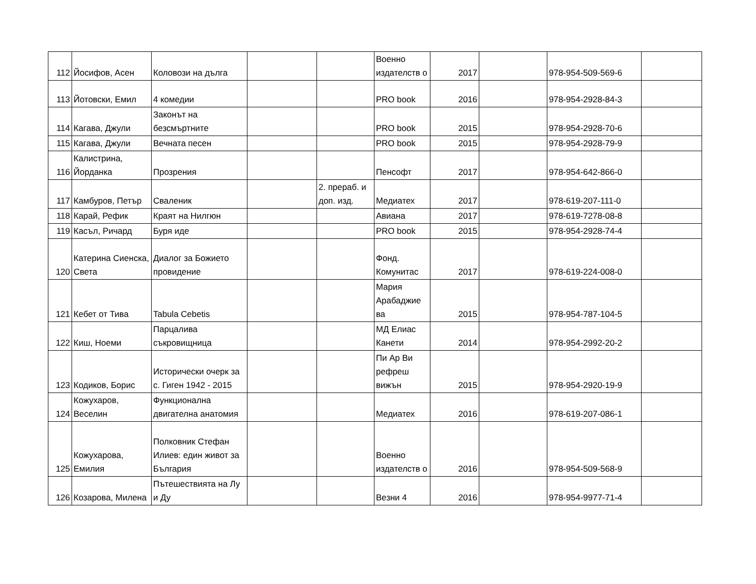| 112 | Йосифов, Асен | Коловози на дълга | | | Военно издателств о | 2017 | | 978-954-509-569-6 | |
| 113 | Йотовски, Емил | 4 комедии | | | PRO book | 2016 | | 978-954-2928-84-3 | |
| 114 | Кагава, Джули | Законът на безсмъртните | | | PRO book | 2015 | | 978-954-2928-70-6 | |
| 115 | Кагава, Джули | Вечната песен | | | PRO book | 2015 | | 978-954-2928-79-9 | |
| 116 | Калистрина, Йорданка | Прозрения | | | Пенсофт | 2017 | | 978-954-642-866-0 | |
| 117 | Камбуров, Петър | Сваленик | | 2. прераб. и доп. изд. | Медиатех | 2017 | | 978-619-207-111-0 | |
| 118 | Карай, Рефик | Краят на Нилгюн | | | Авиана | 2017 | | 978-619-7278-08-8 | |
| 119 | Касъл, Ричард | Буря иде | | | PRO book | 2015 | | 978-954-2928-74-4 | |
| 120 | Катерина Сиенска, Света | Диалог за Божието провидение | | | Фонд. Комунитас | 2017 | | 978-619-224-008-0 | |
| 121 | Кебет от Тива | Tabula Cebetis | | | Мария Арабаджие ва | 2015 | | 978-954-787-104-5 | |
| 122 | Киш, Ноеми | Парцалива съкровищница | | | МД Елиас Канети | 2014 | | 978-954-2992-20-2 | |
| 123 | Кодиков, Борис | Исторически очерк за с. Гиген 1942 - 2015 | | | Пи Ар Ви рефреш вижън | 2015 | | 978-954-2920-19-9 | |
| 124 | Кожухаров, Веселин | Функционална двигателна анатомия | | | Медиатех | 2016 | | 978-619-207-086-1 | |
| 125 | Кожухарова, Емилия | Полковник Стефан Илиев: един живот за България | | | Военно издателств о | 2016 | | 978-954-509-568-9 | |
| 126 | Козарова, Милена | Пътешествията на Лу и Ду | | | Везни 4 | 2016 | | 978-954-9977-71-4 | |